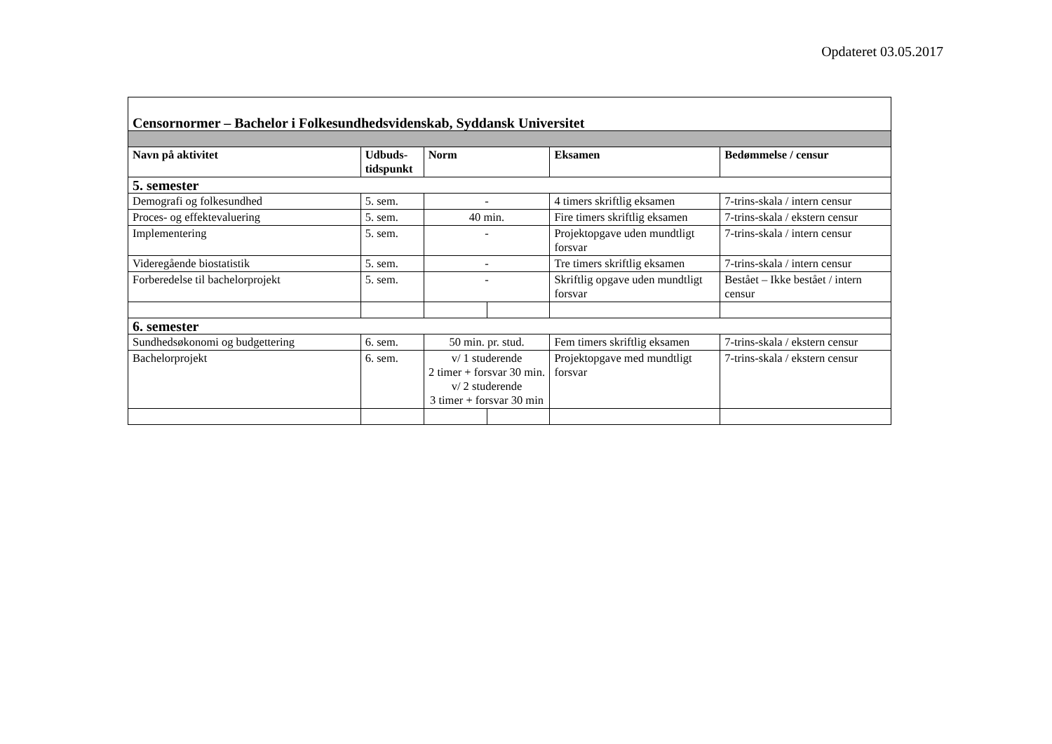Opdateret 03.05.2017
| Censornormer – Bachelor i Folkesundhedsvidenskab, Syddansk Universitet | | | | | |
| Navn på aktivitet | Udbuds- tidspunkt | Norm | | Eksamen | Bedømmelse / censur |
| 5. semester | | | | | |
| Demografi og folkesundhed | 5. sem. | - | | 4 timers skriftlig eksamen | 7-trins-skala / intern censur |
| Proces- og effektevaluering | 5. sem. | 40 min. | | Fire timers skriftlig eksamen | 7-trins-skala / ekstern censur |
| Implementering | 5. sem. | - | | Projektopgave uden mundtligt forsvar | 7-trins-skala / intern censur |
| Videregående biostatistik | 5. sem. | - | | Tre timers skriftlig eksamen | 7-trins-skala / intern censur |
| Forberedelse til bachelorprojekt | 5. sem. | - | | Skriftlig opgave uden mundtligt forsvar | Bestået – Ikke bestået / intern censur |
| 6. semester | | | | | |
| Sundhedsøkonomi og budgettering | 6. sem. | 50 min. pr. stud. | | Fem timers skriftlig eksamen | 7-trins-skala / ekstern censur |
| Bachelorprojekt | 6. sem. | v/ 1 studerende 2 timer + forsvar 30 min. v/ 2 studerende 3 timer + forsvar 30 min | | Projektopgave med mundtligt forsvar | 7-trins-skala / ekstern censur |